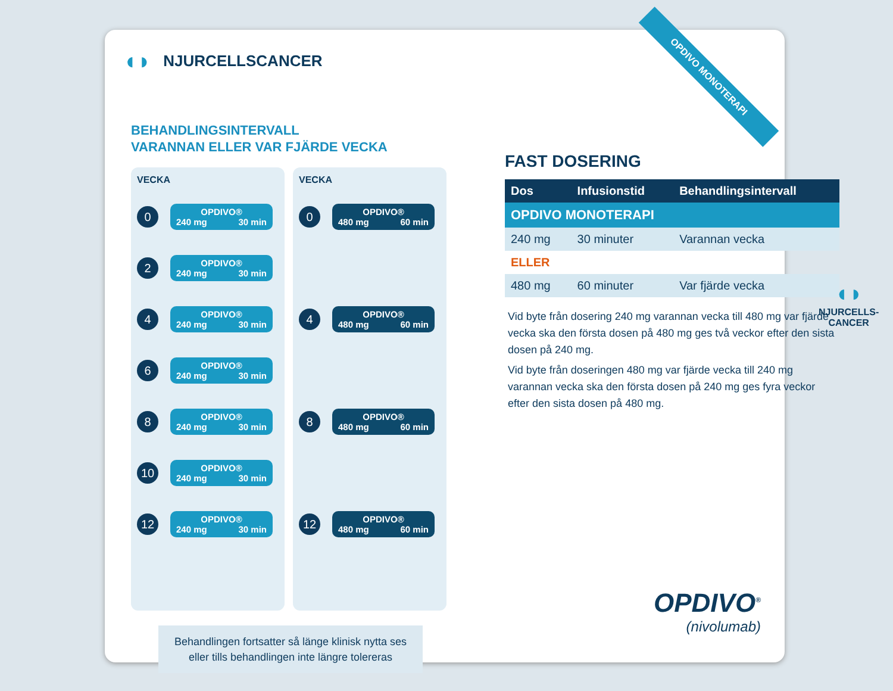OPDIVO MONOTERAPI
◖◗ NJURCELLSCANCER
BEHANDLINGSINTERVALL
VARANNAN ELLER VAR FJÄRDE VECKA
VECKA
0
OPDIVO®
240 mg 30 min
2
OPDIVO®
240 mg 30 min
4
OPDIVO®
240 mg 30 min
6
OPDIVO®
240 mg 30 min
8
OPDIVO®
240 mg 30 min
10
OPDIVO®
240 mg 30 min
12
OPDIVO®
240 mg 30 min
VECKA
0
OPDIVO®
480 mg 60 min
4
OPDIVO®
480 mg 60 min
8
OPDIVO®
480 mg 60 min
12
OPDIVO®
480 mg 60 min
FAST DOSERING
| Dos | Infusionstid | Behandlingsintervall |
| --- | --- | --- |
| OPDIVO MONOTERAPI | | |
| 240 mg | 30 minuter | Varannan vecka |
| ELLER | | |
| 480 mg | 60 minuter | Var fjärde vecka |
Vid byte från dosering 240 mg varannan vecka till 480 mg var fjärde vecka ska den första dosen på 480 mg ges två veckor efter den sista dosen på 240 mg.
Vid byte från doseringen 480 mg var fjärde vecka till 240 mg varannan vecka ska den första dosen på 240 mg ges fyra veckor efter den sista dosen på 480 mg.
Behandlingen fortsatter så länge klinisk nytta ses
eller tills behandlingen inte längre tolereras
OPDIVO<sup>®</sup>
(nivolumab)
◖◗
NJURCELLS-
CANCER